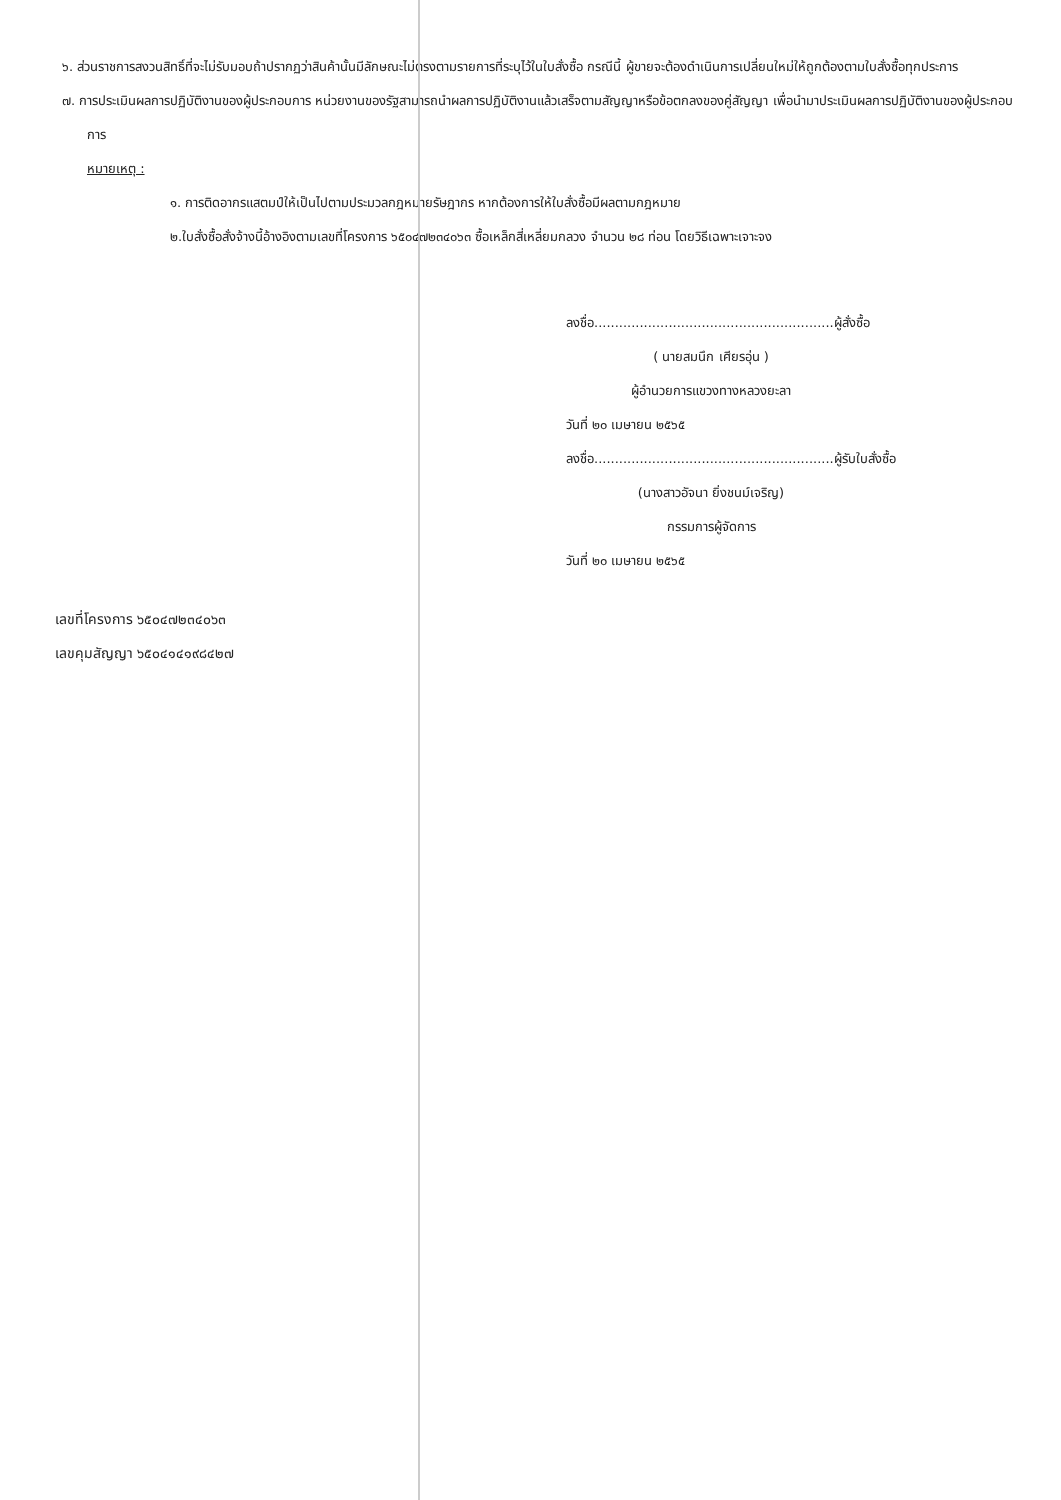๖. ส่วนราชการสงวนสิทธิ์ที่จะไม่รับมอบถ้าปรากฏว่าสินค้านั้นมีลักษณะไม่ตรงตามรายการที่ระบุไว้ในใบสั่งซื้อ กรณีนี้ ผู้ขายจะต้องดำเนินการเปลี่ยนใหม่ให้ถูกต้องตามใบสั่งซื้อทุกประการ
๗. การประเมินผลการปฏิบัติงานของผู้ประกอบการ หน่วยงานของรัฐสามารถนำผลการปฏิบัติงานแล้วเสร็จตามสัญญาหรือข้อตกลงของคู่สัญญา เพื่อนำมาประเมินผลการปฏิบัติงานของผู้ประกอบการ
หมายเหตุ :
๑. การติดอากรแสตมป์ให้เป็นไปตามประมวลกฎหมายรัษฎากร หากต้องการให้ใบสั่งซื้อมีผลตามกฎหมาย
๒.ใบสั่งซื้อสั่งจ้างนี้อ้างอิงตามเลขที่โครงการ ๖๕๐๔๗๒๓๔๐๖๓ ซื้อเหล็กสี่เหลี่ยมกลวง จำนวน ๒๘ ท่อน โดยวิธีเฉพาะเจาะจง
ลงชื่อ..........................................................ผู้สั่งซื้อ
( นายสมนึก เศียรอุ่น )
ผู้อำนวยการแขวงทางหลวงยะลา
วันที่ ๒๐ เมษายน ๒๕๖๕
ลงชื่อ..........................................................ผู้รับใบสั่งซื้อ
(นางสาวอัจนา ยิ่งชนม์เจริญ)
กรรมการผู้จัดการ
วันที่ ๒๐ เมษายน ๒๕๖๕
เลขที่โครงการ ๖๕๐๔๗๒๓๔๐๖๓
เลขคุมสัญญา ๖๕๐๔๑๔๑๙๘๔๒๗